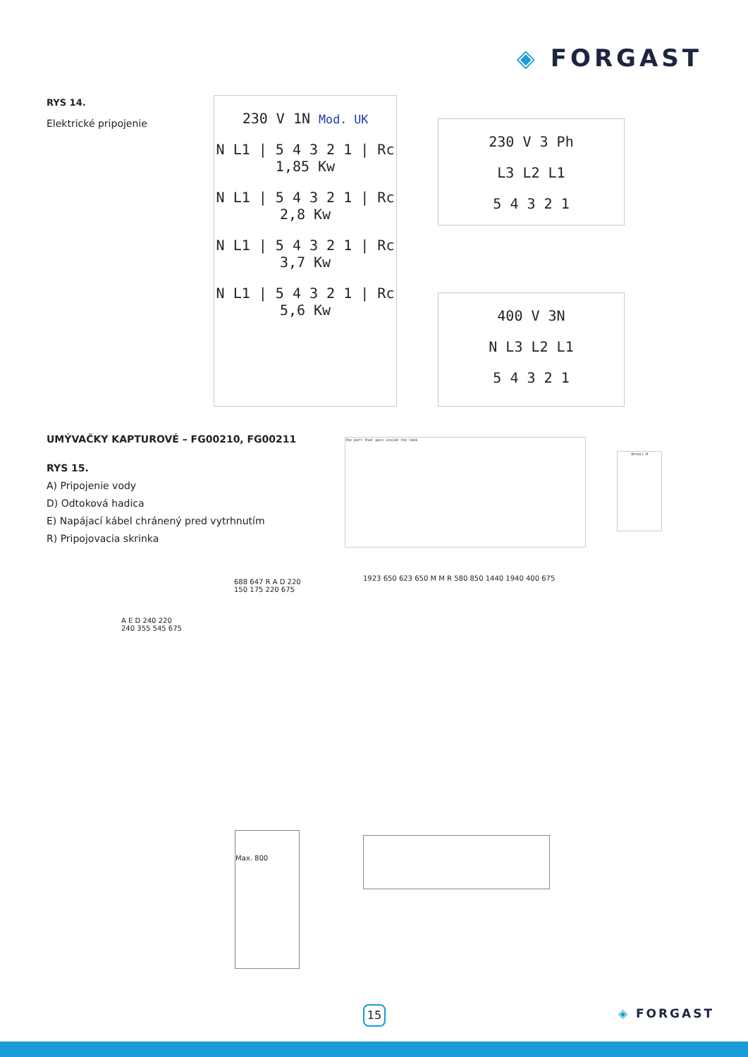◈ FORGAST
RYS 14.
Elektrické pripojenie
230 V 1N Mod. UK
N L1 | 5 4 3 2 1 | Rc 1,85 Kw
N L1 | 5 4 3 2 1 | Rc 2,8 Kw
N L1 | 5 4 3 2 1 | Rc 3,7 Kw
N L1 | 5 4 3 2 1 | Rc 5,6 Kw
230 V 3 Ph
L3 L2 L1
5 4 3 2 1
400 V 3N
N L3 L2 L1
5 4 3 2 1
UMÝVAČKY KAPTUROVÉ – FG00210, FG00211
RYS 15.
A) Pripojenie vody
D) Odtoková hadica
E) Napájací kábel chránený pred vytrhnutím
R) Pripojovacia skrinka
the part that goes inside the tank
detail H
A E D 240 220 240 355 545 675
688 647 R A D 220 150 175 220 675
1923 650 623 650 M M R 580 850 1440 1940 400 675
Max. 800
15 ◈ FORGAST